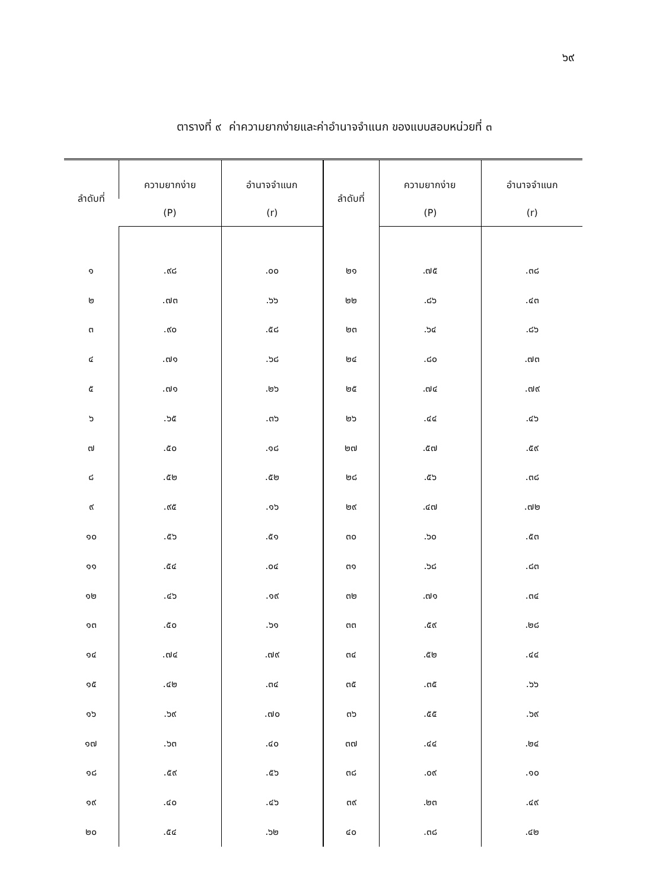๖๙
ตารางที่ ๙ ค่าความยากง่ายและค่าอำนาจจำแนก ของแบบสอบหน่วยที่ ๓
| ลำดับที่ | ความยากง่าย | อำนาจจำแนก | ลำดับที่ | ความยากง่าย | อำนาจจำแนก |
| --- | --- | --- | --- | --- | --- |
| | (P) | (r) | | (P) | (r) |
| ๑ | .๙๘ | .๐๐ | ๒๑ | .๗๕ | .๓๘ |
| ๒ | .๗๓ | .๖๖ | ๒๒ | .๘๖ | .๔๓ |
| ๓ | .๙๐ | .๕๘ | ๒๓ | .๖๔ | .๘๖ |
| ๔ | .๗๑ | .๖๘ | ๒๔ | .๘๐ | .๗๓ |
| ๕ | .๗๑ | .๒๖ | ๒๕ | .๗๔ | .๗๙ |
| ๖ | .๖๕ | .๓๖ | ๒๖ | .๔๔ | .๔๖ |
| ๗ | .๕๐ | .๑๘ | ๒๗ | .๕๗ | .๕๙ |
| ๘ | .๕๒ | .๕๒ | ๒๘ | .๕๖ | .๓๘ |
| ๙ | .๙๕ | .๑๖ | ๒๙ | .๔๗ | .๗๒ |
| ๑๐ | .๕๖ | .๕๑ | ๓๐ | .๖๐ | .๕๓ |
| ๑๑ | .๕๔ | .๐๔ | ๓๑ | .๖๘ | .๘๓ |
| ๑๒ | .๔๖ | .๑๙ | ๓๒ | .๗๑ | .๓๔ |
| ๑๓ | .๕๐ | .๖๑ | ๓๓ | .๕๙ | .๒๘ |
| ๑๔ | .๗๔ | .๗๙ | ๓๔ | .๕๒ | .๔๔ |
| ๑๕ | .๔๒ | .๓๔ | ๓๕ | .๓๕ | .๖๖ |
| ๑๖ | .๖๙ | .๗๐ | ๓๖ | .๕๕ | .๖๙ |
| ๑๗ | .๖๓ | .๔๐ | ๓๗ | .๔๔ | .๒๔ |
| ๑๘ | .๕๙ | .๕๖ | ๓๘ | .๐๙ | .๑๐ |
| ๑๙ | .๔๐ | .๔๖ | ๓๙ | .๒๓ | .๔๙ |
| ๒๐ | .๕๔ | .๖๒ | ๔๐ | .๓๘ | .๔๒ |